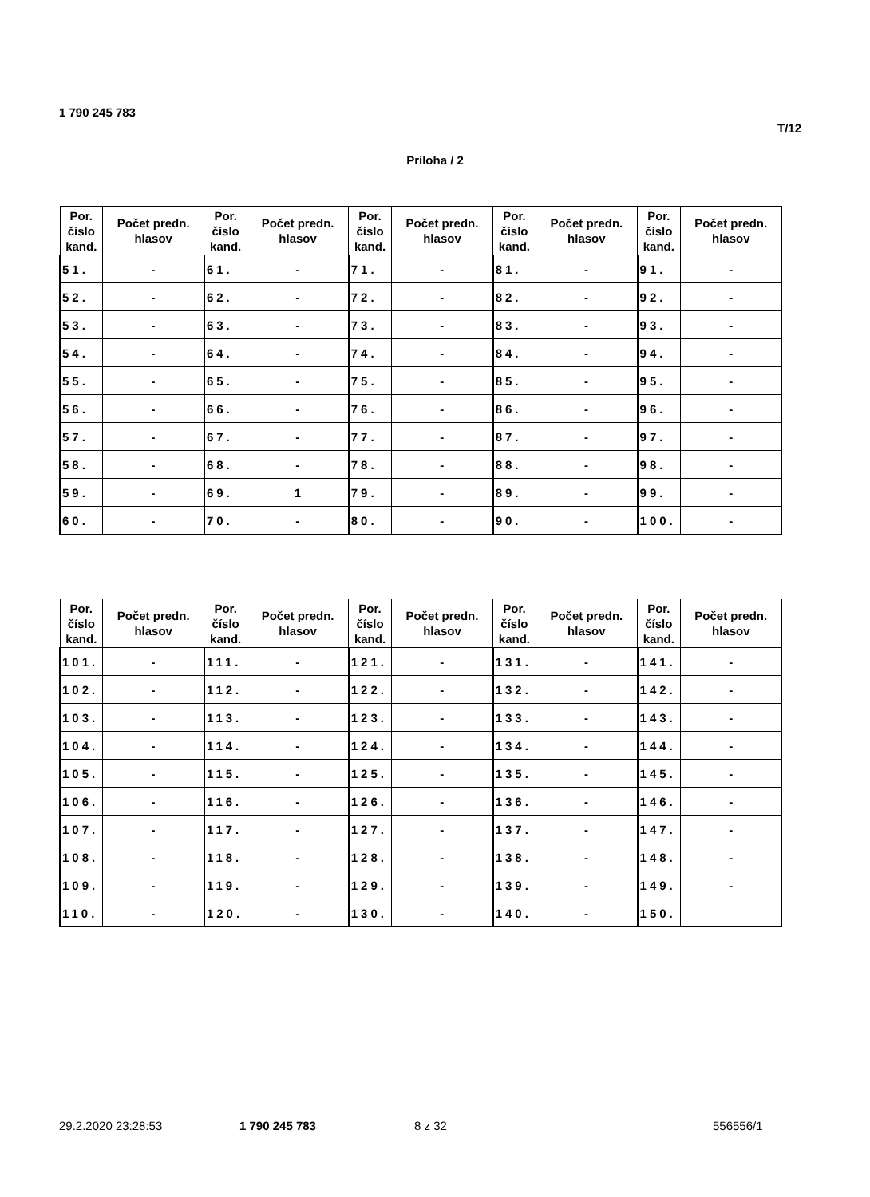1 790 245 783
T/12
Príloha / 2
| Por. číslo kand. | Počet predn. hlasov | Por. číslo kand. | Počet predn. hlasov | Por. číslo kand. | Počet predn. hlasov | Por. číslo kand. | Počet predn. hlasov | Por. číslo kand. | Počet predn. hlasov |
| --- | --- | --- | --- | --- | --- | --- | --- | --- | --- |
| 51. | - | 61. | - | 71. | - | 81. | - | 91. | - |
| 52. | - | 62. | - | 72. | - | 82. | - | 92. | - |
| 53. | - | 63. | - | 73. | - | 83. | - | 93. | - |
| 54. | - | 64. | - | 74. | - | 84. | - | 94. | - |
| 55. | - | 65. | - | 75. | - | 85. | - | 95. | - |
| 56. | - | 66. | - | 76. | - | 86. | - | 96. | - |
| 57. | - | 67. | - | 77. | - | 87. | - | 97. | - |
| 58. | - | 68. | - | 78. | - | 88. | - | 98. | - |
| 59. | - | 69. | 1 | 79. | - | 89. | - | 99. | - |
| 60. | - | 70. | - | 80. | - | 90. | - | 100. | - |
| Por. číslo kand. | Počet predn. hlasov | Por. číslo kand. | Počet predn. hlasov | Por. číslo kand. | Počet predn. hlasov | Por. číslo kand. | Počet predn. hlasov | Por. číslo kand. | Počet predn. hlasov |
| --- | --- | --- | --- | --- | --- | --- | --- | --- | --- |
| 101. | - | 111. | - | 121. | - | 131. | - | 141. | - |
| 102. | - | 112. | - | 122. | - | 132. | - | 142. | - |
| 103. | - | 113. | - | 123. | - | 133. | - | 143. | - |
| 104. | - | 114. | - | 124. | - | 134. | - | 144. | - |
| 105. | - | 115. | - | 125. | - | 135. | - | 145. | - |
| 106. | - | 116. | - | 126. | - | 136. | - | 146. | - |
| 107. | - | 117. | - | 127. | - | 137. | - | 147. | - |
| 108. | - | 118. | - | 128. | - | 138. | - | 148. | - |
| 109. | - | 119. | - | 129. | - | 139. | - | 149. | - |
| 110. | - | 120. | - | 130. | - | 140. | - | 150. | |
29.2.2020 23:28:53 1 790 245 783 8 z 32 556556/1